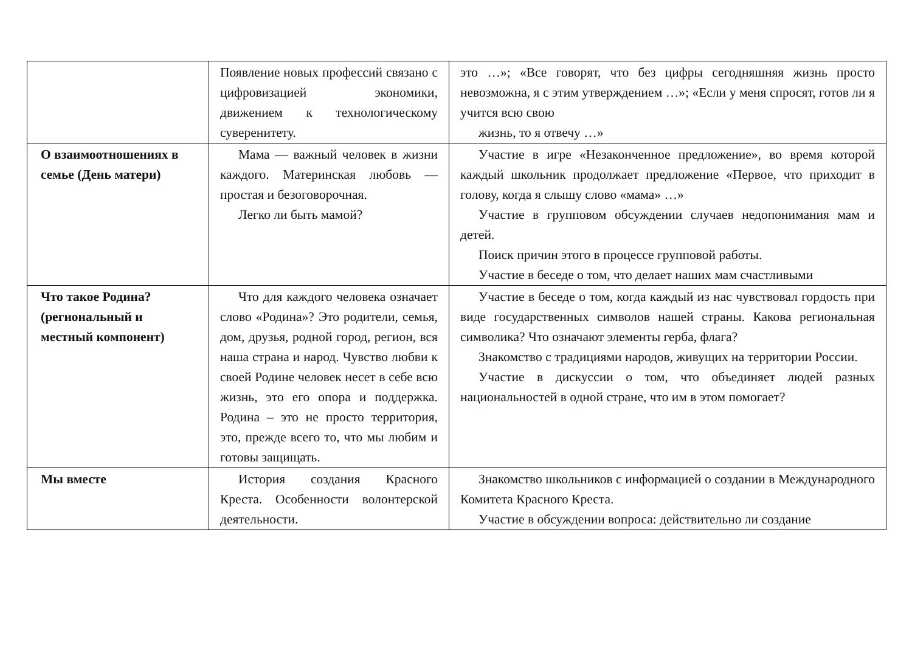| | Появление новых профессий связано с цифровизацией экономики, движением к технологическому суверенитету. | это …»; «Все говорят, что без цифры сегодняшняя жизнь просто невозможна, я с этим утверждением …»; «Если у меня спросят, готов ли я учится всю свою жизнь, то я отвечу …» |
| О взаимоотношениях в семье (День матери) | Мама — важный человек в жизни каждого. Материнская любовь — простая и безоговорочная. Легко ли быть мамой? | Участие в игре «Незаконченное предложение», во время которой каждый школьник продолжает предложение «Первое, что приходит в голову, когда я слышу слово «мама» …» Участие в групповом обсуждении случаев недопонимания мам и детей. Поиск причин этого в процессе групповой работы. Участие в беседе о том, что делает наших мам счастливыми |
| Что такое Родина? (региональный и местный компонент) | Что для каждого человека означает слово «Родина»? Это родители, семья, дом, друзья, родной город, регион, вся наша страна и народ. Чувство любви к своей Родине человек несет в себе всю жизнь, это его опора и поддержка. Родина – это не просто территория, это, прежде всего то, что мы любим и готовы защищать. | Участие в беседе о том, когда каждый из нас чувствовал гордость при виде государственных символов нашей страны. Какова региональная символика? Что означают элементы герба, флага? Знакомство с традициями народов, живущих на территории России. Участие в дискуссии о том, что объединяет людей разных национальностей в одной стране, что им в этом помогает? |
| Мы вместе | История создания Красного Креста. Особенности волонтерской деятельности. | Знакомство школьников с информацией о создании в Международного Комитета Красного Креста. Участие в обсуждении вопроса: действительно ли создание |